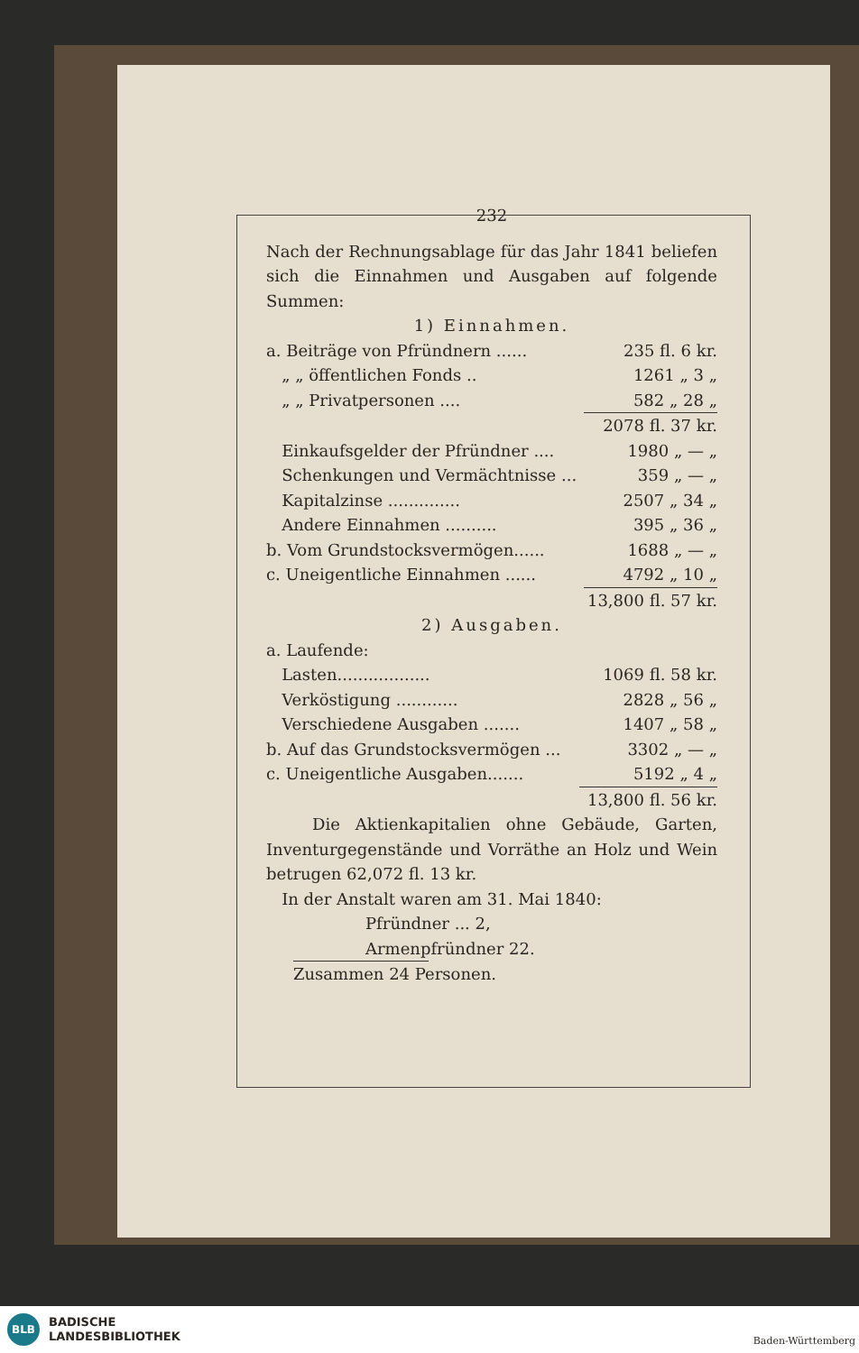232
Nach der Rechnungsablage für das Jahr 1841 beliefen sich die Einnahmen und Ausgaben auf folgende Summen:
1) Einnahmen.
| a. Beiträge von Pfründnern ...... | 235 fl. 6 kr. |
| „ „ öffentlichen Fonds .. | 1261 „ 3 „ |
| „ „ Privatpersonen .... | 582 „ 28 „ |
| | 2078 fl. 37 kr. |
| Einkaufsgelder der Pfründner .... | 1980 „ — „ |
| Schenkungen und Vermächtnisse ... | 359 „ — „ |
| Kapitalzinse .............. | 2507 „ 34 „ |
| Andere Einnahmen .......... | 395 „ 36 „ |
| b. Vom Grundstocksvermögen...... | 1688 „ — „ |
| c. Uneigentliche Einnahmen ...... | 4792 „ 10 „ |
| | 13,800 fl. 57 kr. |
2) Ausgaben.
| a. Laufende: | |
| Lasten.................. | 1069 fl. 58 kr. |
| Verköstigung ............ | 2828 „ 56 „ |
| Verschiedene Ausgaben ....... | 1407 „ 58 „ |
| b. Auf das Grundstocksvermögen ... | 3302 „ — „ |
| c. Uneigentliche Ausgaben....... | 5192 „ 4 „ |
| | 13,800 fl. 56 kr. |
Die Aktienkapitalien ohne Gebäude, Garten, Inventurgegenstände und Vorräthe an Holz und Wein betrugen 62,072 fl. 13 kr.
In der Anstalt waren am 31. Mai 1840:
Pfründner ... 2,
Armenpfründner 22.
Zusammen 24 Personen.
BLB
BADISCHE
LANDESBIBLIOTHEK
Baden-Württemberg